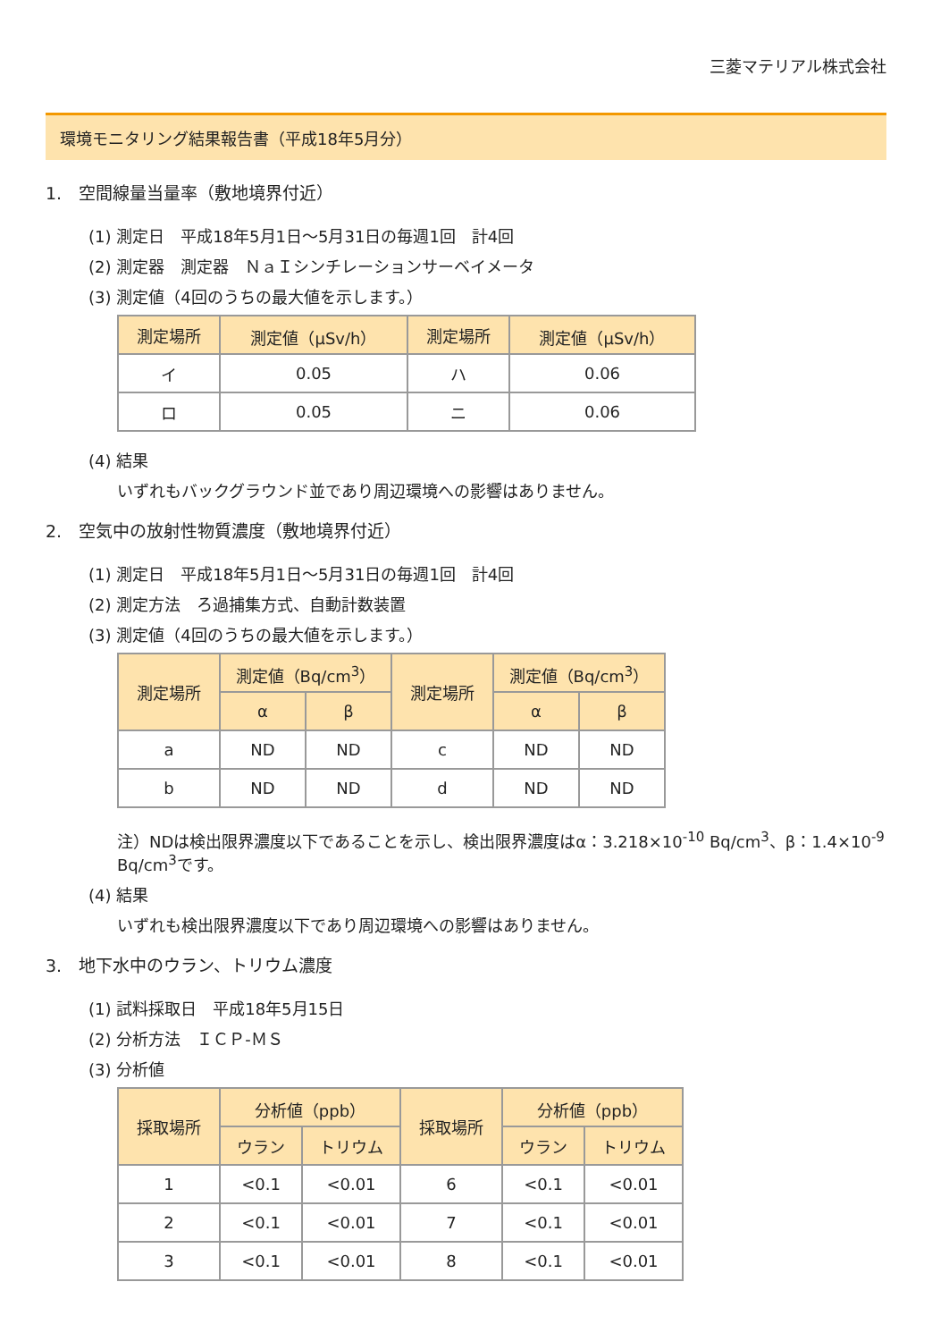三菱マテリアル株式会社
環境モニタリング結果報告書（平成18年5月分）
1.　空間線量当量率（敷地境界付近）
(1) 測定日　平成18年5月1日～5月31日の毎週1回　計4回
(2) 測定器　測定器　ＮａＩシンチレーションサーベイメータ
(3) 測定値（4回のうちの最大値を示します。）
| 測定場所 | 測定値（μSv/h） | 測定場所 | 測定値（μSv/h） |
| --- | --- | --- | --- |
| イ | 0.05 | ハ | 0.06 |
| ロ | 0.05 | ニ | 0.06 |
(4) 結果
いずれもバックグラウンド並であり周辺環境への影響はありません。
2.　空気中の放射性物質濃度（敷地境界付近）
(1) 測定日　平成18年5月1日～5月31日の毎週1回　計4回
(2) 測定方法　ろ過捕集方式、自動計数装置
(3) 測定値（4回のうちの最大値を示します。）
| 測定場所 | 測定値（Bq/cm<sup>3</sup>） | | 測定場所 | 測定値（Bq/cm<sup>3</sup>） | |
| --- | --- | --- | --- | --- | --- |
| | α | β | | α | β |
| a | ND | ND | c | ND | ND |
| b | ND | ND | d | ND | ND |
注）NDは検出限界濃度以下であることを示し、検出限界濃度はα：3.218×10<sup>-10</sup> Bq/cm<sup>3</sup>、β：1.4×10<sup>-9</sup> Bq/cm<sup>3</sup>です。
(4) 結果
いずれも検出限界濃度以下であり周辺環境への影響はありません。
3.　地下水中のウラン、トリウム濃度
(1) 試料採取日　平成18年5月15日
(2) 分析方法　ＩＣＰ-ＭＳ
(3) 分析値
| 採取場所 | 分析値（ppb） | | 採取場所 | 分析値（ppb） | |
| --- | --- | --- | --- | --- | --- |
| | ウラン | トリウム | | ウラン | トリウム |
| 1 | <0.1 | <0.01 | 6 | <0.1 | <0.01 |
| 2 | <0.1 | <0.01 | 7 | <0.1 | <0.01 |
| 3 | <0.1 | <0.01 | 8 | <0.1 | <0.01 |